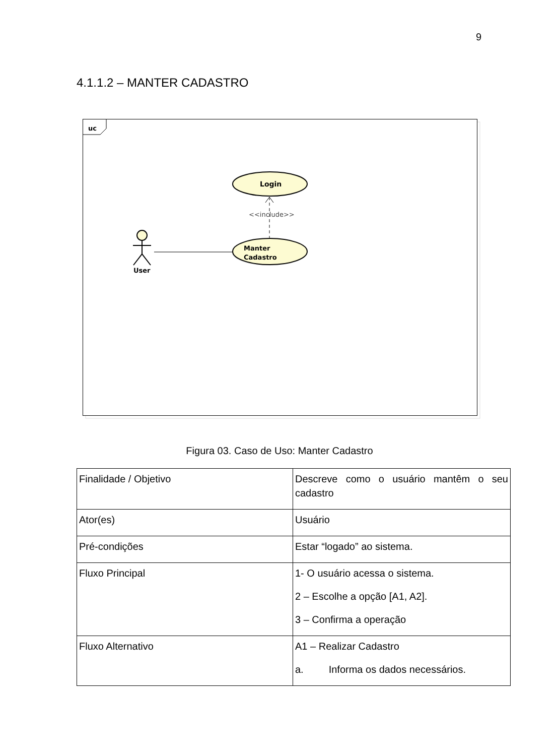9
4.1.1.2 – MANTER CADASTRO
uc
Login
<<include>>
Manter
Cadastro
User
Figura 03. Caso de Uso: Manter Cadastro
| Finalidade / Objetivo | Descreve como o usuário mantêm o seu cadastro |
| Ator(es) | Usuário |
| Pré-condições | Estar “logado” ao sistema. |
| Fluxo Principal | 1- O usuário acessa o sistema. 2 – Escolhe a opção [A1, A2]. 3 – Confirma a operação |
| Fluxo Alternativo | A1 – Realizar Cadastro a. Informa os dados necessários. |